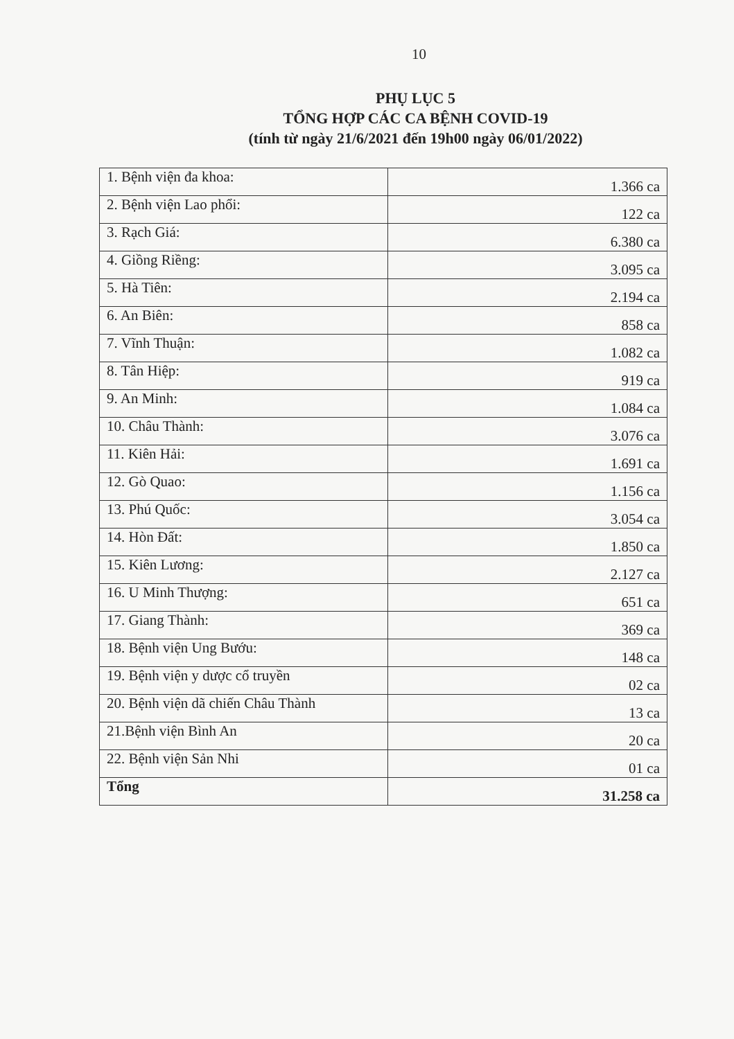10
PHỤ LỤC 5
TỔNG HỢP CÁC CA BỆNH COVID-19
(tính từ ngày 21/6/2021 đến 19h00 ngày 06/01/2022)
| 1. Bệnh viện đa khoa: | 1.366 ca |
| 2. Bệnh viện Lao phổi: | 122 ca |
| 3. Rạch Giá: | 6.380 ca |
| 4. Giồng Riềng: | 3.095 ca |
| 5. Hà Tiên: | 2.194 ca |
| 6. An Biên: | 858 ca |
| 7. Vĩnh Thuận: | 1.082 ca |
| 8. Tân Hiệp: | 919 ca |
| 9. An Minh: | 1.084 ca |
| 10. Châu Thành: | 3.076 ca |
| 11. Kiên Hải: | 1.691 ca |
| 12. Gò Quao: | 1.156 ca |
| 13. Phú Quốc: | 3.054 ca |
| 14. Hòn Đất: | 1.850 ca |
| 15. Kiên Lương: | 2.127 ca |
| 16. U Minh Thượng: | 651 ca |
| 17. Giang Thành: | 369 ca |
| 18. Bệnh viện Ung Bướu: | 148 ca |
| 19. Bệnh viện y dược cổ truyền | 02 ca |
| 20. Bệnh viện dã chiến Châu Thành | 13 ca |
| 21.Bệnh viện Bình An | 20 ca |
| 22. Bệnh viện Sản Nhi | 01 ca |
| Tổng | 31.258 ca |